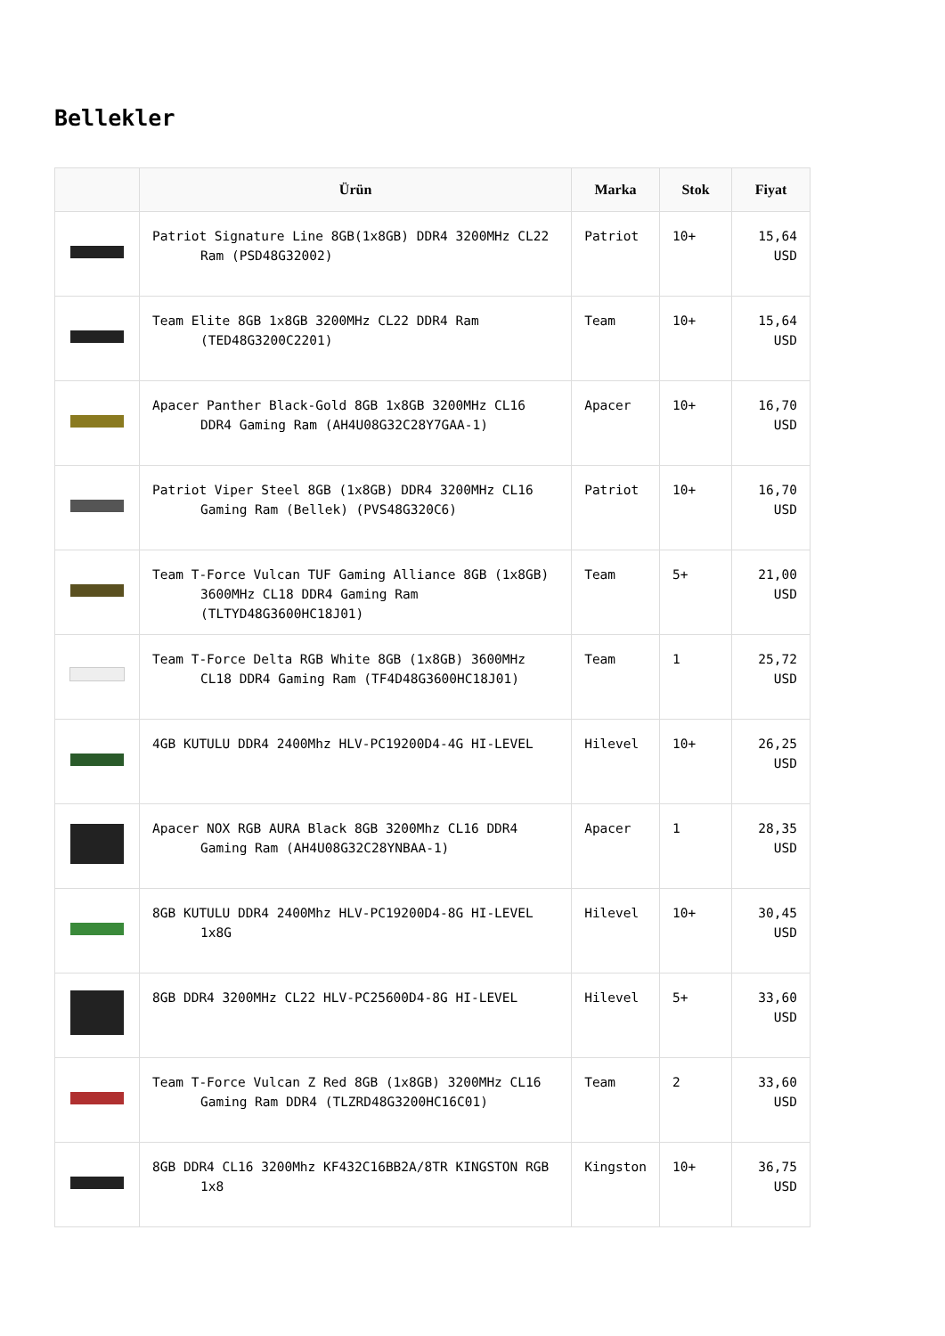Bellekler
| | Ürün | Marka | Stok | Fiyat |
| --- | --- | --- | --- | --- |
| | Patriot Signature Line 8GB(1x8GB) DDR4 3200MHz CL22 Ram (PSD48G32002) | Patriot | 10+ | 15,64 USD |
| | Team Elite 8GB 1x8GB 3200MHz CL22 DDR4 Ram (TED48G3200C2201) | Team | 10+ | 15,64 USD |
| | Apacer Panther Black-Gold 8GB 1x8GB 3200MHz CL16 DDR4 Gaming Ram (AH4U08G32C28Y7GAA-1) | Apacer | 10+ | 16,70 USD |
| | Patriot Viper Steel 8GB (1x8GB) DDR4 3200MHz CL16 Gaming Ram (Bellek) (PVS48G320C6) | Patriot | 10+ | 16,70 USD |
| | Team T-Force Vulcan TUF Gaming Alliance 8GB (1x8GB) 3600MHz CL18 DDR4 Gaming Ram (TLTYD48G3600HC18J01) | Team | 5+ | 21,00 USD |
| | Team T-Force Delta RGB White 8GB (1x8GB) 3600MHz CL18 DDR4 Gaming Ram (TF4D48G3600HC18J01) | Team | 1 | 25,72 USD |
| | 4GB KUTULU DDR4 2400Mhz HLV-PC19200D4-4G HI-LEVEL | Hilevel | 10+ | 26,25 USD |
| | Apacer NOX RGB AURA Black 8GB 3200Mhz CL16 DDR4 Gaming Ram (AH4U08G32C28YNBAA-1) | Apacer | 1 | 28,35 USD |
| | 8GB KUTULU DDR4 2400Mhz HLV-PC19200D4-8G HI-LEVEL 1x8G | Hilevel | 10+ | 30,45 USD |
| | 8GB DDR4 3200MHz CL22 HLV-PC25600D4-8G HI-LEVEL | Hilevel | 5+ | 33,60 USD |
| | Team T-Force Vulcan Z Red 8GB (1x8GB) 3200MHz CL16 Gaming Ram DDR4 (TLZRD48G3200HC16C01) | Team | 2 | 33,60 USD |
| | 8GB DDR4 CL16 3200Mhz KF432C16BB2A/8TR KINGSTON RGB 1x8 | Kingston | 10+ | 36,75 USD |